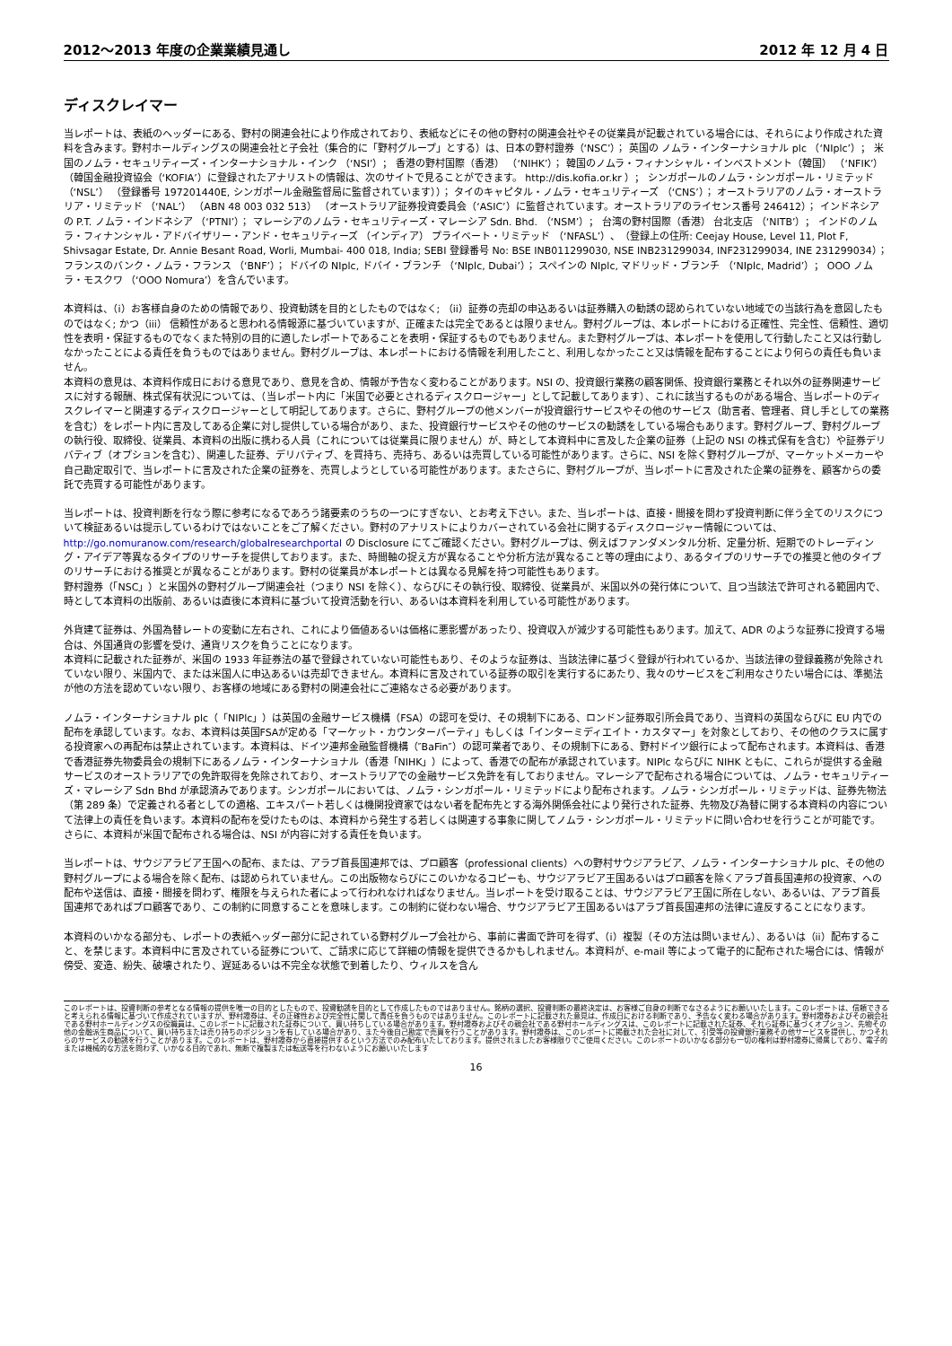2012～2013 年度の企業業績見通し 2012 年 12 月 4 日
ディスクレイマー
当レポートは、表紙のヘッダーにある、野村の関連会社により作成されており、表紙などにその他の野村の関連会社やその従業員が記載されている場合には、それらにより作成された資料を含みます。野村ホールディングスの関連会社と子会社（集合的に「野村グループ」とする）は、日本の野村證券（‘NSC’）； 英国の ノムラ・インターナショナル plc （‘NIplc’）； 米国のノムラ・セキュリティーズ・インターナショナル・インク （‘NSI’）； 香港の野村国際（香港） （‘NIHK’）； 韓国のノムラ・フィナンシャル・インベストメント（韓国） （‘NFIK’） （韓国金融投資協会（‘KOFIA’）に登録されたアナリストの情報は、次のサイトで見ることができます。 http://dis.kofia.or.kr ）； シンガポールのノムラ・シンガポール・リミテッド （‘NSL’） （登録番号 197201440E, シンガポール金融監督局に監督されています））； タイのキャピタル・ノムラ・セキュリティーズ （‘CNS’）； オーストラリアのノムラ・オーストラリア・リミテッド （‘NAL’） （ABN 48 003 032 513） （オーストラリア証券投資委員会（‘ASIC’）に監督されています。オーストラリアのライセンス番号 246412）； インドネシアの P.T. ノムラ・インドネシア （‘PTNI’）； マレーシアのノムラ・セキュリティーズ・マレーシア Sdn. Bhd. （‘NSM’）； 台湾の野村国際（香港） 台北支店 （‘NITB’）； インドのノムラ・フィナンシャル・アドバイザリー・アンド・セキュリティーズ （インディア） プライベート・リミテッド （‘NFASL’）、（登録上の住所: Ceejay House, Level 11, Plot F, Shivsagar Estate, Dr. Annie Besant Road, Worli, Mumbai- 400 018, India; SEBI 登録番号 No: BSE INB011299030, NSE INB231299034, INF231299034, INE 231299034）； フランスのバンク・ノムラ・フランス （‘BNF’）； ドバイの NIplc, ドバイ・ブランチ （‘NIplc, Dubai’）； スペインの NIplc, マドリッド・ブランチ （‘NIplc, Madrid’）； OOO ノムラ・モスクワ （‘OOO Nomura’）を含んでいます。
本資料は、（i）お客様自身のための情報であり、投資勧誘を目的としたものではなく; （ii）証券の売却の申込あるいは証券購入の勧誘の認められていない地域での当該行為を意図したものではなく; かつ（iii） 信頼性があると思われる情報源に基づいていますが、正確または完全であるとは限りません。野村グループは、本レポートにおける正確性、完全性、信頼性、適切性を表明・保証するものでなくまた特別の目的に適したレポートであることを表明・保証するものでもありません。また野村グループは、本レポートを使用して行動したこと又は行動しなかったことによる責任を負うものではありません。野村グループは、本レポートにおける情報を利用したこと、利用しなかったこと又は情報を配布することにより何らの責任も負いません。
本資料の意見は、本資料作成日における意見であり、意見を含め、情報が予告なく変わることがあります。NSI の、投資銀行業務の顧客関係、投資銀行業務とそれ以外の証券関連サービスに対する報酬、株式保有状況については、（当レポート内に「米国で必要とされるディスクロージャー」として記載してあります）、これに該当するものがある場合、当レポートのディスクレイマーと関連するディスクロージャーとして明記してあります。さらに、野村グループの他メンバーが投資銀行サービスやその他のサービス（助言者、管理者、貸し手としての業務を含む）をレポート内に言及してある企業に対し提供している場合があり、また、投資銀行サービスやその他のサービスの勧誘をしている場合もあります。野村グループ、野村グループの執行役、取締役、従業員、本資料の出版に携わる人員（これについては従業員に限りません）が、時として本資料中に言及した企業の証券（上記の NSI の株式保有を含む）や証券デリバティブ（オプションを含む）、関連した証券、デリバティブ、を買持ち、売持ち、あるいは売買している可能性があります。さらに、NSI を除く野村グループが、マーケットメーカーや自己勘定取引で、当レポートに言及された企業の証券を、売買しようとしている可能性があります。またさらに、野村グループが、当レポートに言及された企業の証券を、顧客からの委託で売買する可能性があります。
当レポートは、投資判断を行なう際に参考になるであろう諸要素のうちの一つにすぎない、とお考え下さい。また、当レポートは、直接・間接を問わず投資判断に伴う全てのリスクについて検証あるいは提示しているわけではないことをご了解ください。野村のアナリストによりカバーされている会社に関するディスクロージャー情報については、http://go.nomuranow.com/research/globalresearchportal の Disclosure にてご確認ください。野村グループは、例えばファンダメンタル分析、定量分析、短期でのトレーディング・アイデア等異なるタイプのリサーチを提供しております。また、時間軸の捉え方が異なることや分析方法が異なること等の理由により、あるタイプのリサーチでの推奨と他のタイプのリサーチにおける推奨とが異なることがあります。野村の従業員が本レポートとは異なる見解を持つ可能性もあります。
野村證券（「NSC」）と米国外の野村グループ関連会社（つまり NSI を除く）、ならびにその執行役、取締役、従業員が、米国以外の発行体について、且つ当該法で許可される範囲内で、時として本資料の出版前、あるいは直後に本資料に基づいて投資活動を行い、あるいは本資料を利用している可能性があります。
外貨建て証券は、外国為替レートの変動に左右され、これにより価値あるいは価格に悪影響があったり、投資収入が減少する可能性もあります。加えて、ADR のような証券に投資する場合は、外国通貨の影響を受け、通貨リスクを負うことになります。
本資料に記載された証券が、米国の 1933 年証券法の基で登録されていない可能性もあり、そのような証券は、当該法律に基づく登録が行われているか、当該法律の登録義務が免除されていない限り、米国内で、または米国人に申込あるいは売却できません。本資料に言及されている証券の取引を実行するにあたり、我々のサービスをご利用なさりたい場合には、準拠法が他の方法を認めていない限り、お客様の地域にある野村の関連会社にご連絡なさる必要があります。
ノムラ・インターナショナル plc（「NIPlc」）は英国の金融サービス機構（FSA）の認可を受け、その規制下にある、ロンドン証券取引所会員であり、当資料の英国ならびに EU 内での配布を承認しています。なお、本資料は英国FSAが定める「マーケット・カウンターパーティ」もしくは「インターミディエイト・カスタマー」を対象としており、その他のクラスに属する投資家への再配布は禁止されています。本資料は、ドイツ連邦金融監督機構（″BaFin″）の認可業者であり、その規制下にある、野村ドイツ銀行によって配布されます。本資料は、香港で香港証券先物委員会の規制下にあるノムラ・インターナショナル（香港「NIHK」）によって、香港での配布が承認されています。NIPlc ならびに NIHK ともに、これらが提供する金融サービスのオーストラリアでの免許取得を免除されており、オーストラリアでの金融サービス免許を有しておりません。マレーシアで配布される場合については、ノムラ・セキュリティーズ・マレーシア Sdn Bhd が承認済みであります。シンガポールにおいては、ノムラ・シンガポール・リミテッドにより配布されます。ノムラ・シンガポール・リミテッドは、証券先物法（第 289 条）で定義される者としての適格、エキスパート若しくは機関投資家ではない者を配布先とする海外関係会社により発行された証券、先物及び為替に関する本資料の内容について法律上の責任を負います。本資料の配布を受けたものは、本資料から発生する若しくは関連する事象に関してノムラ・シンガポール・リミテッドに問い合わせを行うことが可能です。さらに、本資料が米国で配布される場合は、NSI が内容に対する責任を負います。
当レポートは、サウジアラビア王国への配布、または、アラブ首長国連邦では、プロ顧客（professional clients）への野村サウジアラビア、ノムラ・インターナショナル plc、その他の野村グループによる場合を除く配布、は認められていません。この出版物ならびにこのいかなるコピーも、サウジアラビア王国あるいはプロ顧客を除くアラブ首長国連邦の投資家、への配布や送信は、直接・間接を問わず、権限を与えられた者によって行われなければなりません。当レポートを受け取ることは、サウジアラビア王国に所在しない、あるいは、アラブ首長国連邦であればプロ顧客であり、この制約に同意することを意味します。この制約に従わない場合、サウジアラビア王国あるいはアラブ首長国連邦の法律に違反することになります。
本資料のいかなる部分も、レポートの表紙ヘッダー部分に記されている野村グループ会社から、事前に書面で許可を得ず、（i）複製（その方法は問いません）、あるいは（ii）配布すること、を禁じます。本資料中に言及されている証券について、ご請求に応じて詳細の情報を提供できるかもしれません。本資料が、e-mail 等によって電子的に配布された場合には、情報が傍受、変造、紛失、破壊されたり、遅延あるいは不完全な状態で到着したり、ウィルスを含ん
このレポートは、投資判断の参考となる情報の提供を唯一の目的としたもので、投資勧誘を目的として作成したものではありません。銘柄の選択、投資判断の最終決定は、お客様ご自身の判断でなさるようにお願いいたします。このレポートは、信頼できると考えられる情報に基づいて作成されていますが、野村證券は、その正確性および完全性に関して責任を負うものではありません。このレポートに記載された意見は、作成日における判断であり、予告なく変わる場合があります。野村證券およびその親会社である野村ホールディングスの役職員は、このレポートに記載された証券について、買い持ちしている場合があります。野村證券およびその親会社である野村ホールディングスは、このレポートに記載された証券、それら証券に基づくオプション、先物その他の金融派生商品について、買い持ちまたは売り持ちのポジションを有している場合があり、また今後自己勘定で売買を行うことがあります。野村證券は、このレポートに掲載された会社に対して、引受等の投資銀行業務その他サービスを提供し、かつそれらのサービスの勧誘を行うことがあります。このレポートは、野村證券から直接提供するという方法でのみ配布いたしております。提供されましたお客様限りでご使用ください。このレポートのいかなる部分も一切の権利は野村證券に帰属しており、電子的または機械的な方法を問わず、いかなる目的であれ、無断で複製または転送等を行わないようにお願いいたします
16